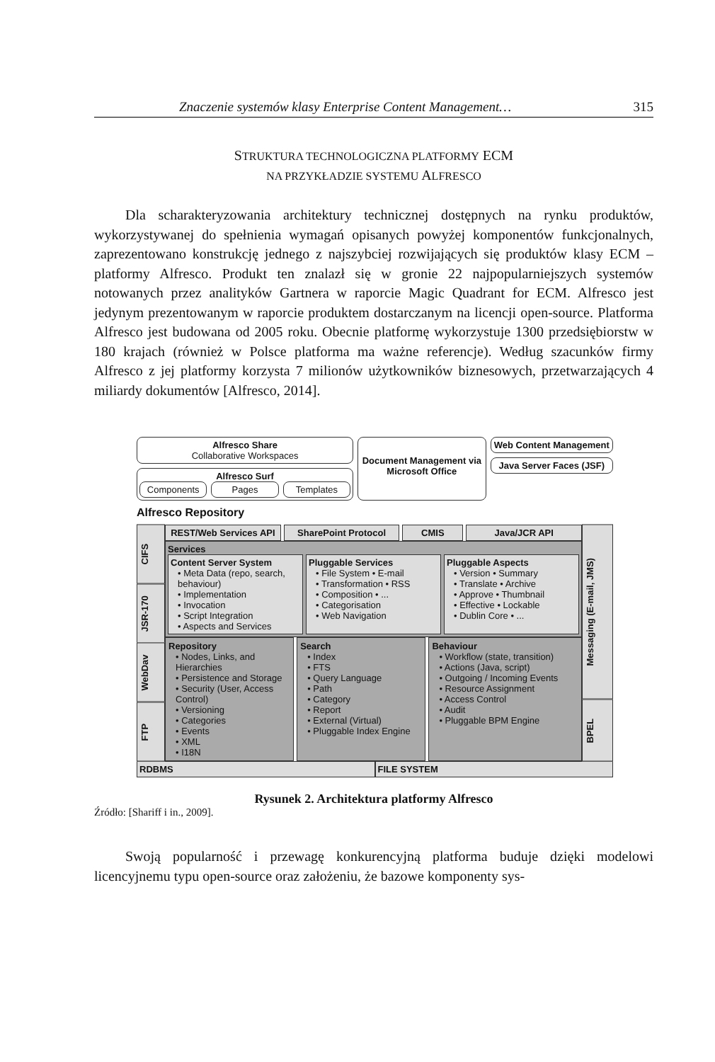Znaczenie systemów klasy Enterprise Content Management… 315
STRUKTURA TECHNOLOGICZNA PLATFORMY ECM
NA PRZYKŁADZIE SYSTEMU ALFRESCO
Dla scharakteryzowania architektury technicznej dostępnych na rynku produktów, wykorzystywanej do spełnienia wymagań opisanych powyżej komponentów funkcjonalnych, zaprezentowano konstrukcję jednego z najszybciej rozwijających się produktów klasy ECM – platformy Alfresco. Produkt ten znalazł się w gronie 22 najpopularniejszych systemów notowanych przez analityków Gartnera w raporcie Magic Quadrant for ECM. Alfresco jest jedynym prezentowanym w raporcie produktem dostarczanym na licencji open-source. Platforma Alfresco jest budowana od 2005 roku. Obecnie platformę wykorzystuje 1300 przedsiębiorstw w 180 krajach (również w Polsce platforma ma ważne referencje). Według szacunków firmy Alfresco z jej platformy korzysta 7 milionów użytkowników biznesowych, przetwarzających 4 miliardy dokumentów [Alfresco, 2014].
Alfresco Share
Collaborative Workspaces
Alfresco Surf
Components Pages Templates
Document Management via Microsoft Office
Web Content Management
Java Server Faces (JSF)
Alfresco Repository
CIFS
JSR-170
WebDav
FTP
REST/Web Services API SharePoint Protocol CMIS Java/JCR API
Services
Content Server System
• Meta Data (repo, search, behaviour)
• Implementation
• Invocation
• Script Integration
• Aspects and Services
Pluggable Services
• File System • E-mail
• Transformation • RSS
• Composition • ...
• Categorisation
• Web Navigation
Pluggable Aspects
• Version • Summary
• Translate • Archive
• Approve • Thumbnail
• Effective • Lockable
• Dublin Core • ...
Repository
• Nodes, Links, and Hierarchies
• Persistence and Storage
• Security (User, Access Control)
• Versioning
• Categories
• Events
• XML
• I18N
Search
• Index
• FTS
• Query Language
• Path
• Category
• Report
• External (Virtual)
• Pluggable Index Engine
Behaviour
• Workflow (state, transition)
• Actions (Java, script)
• Outgoing / Incoming Events
• Resource Assignment
• Access Control
• Audit
• Pluggable BPM Engine
Messaging (E-mail, JMS)
BPEL
RDBMS FILE SYSTEM
Rysunek 2. Architektura platformy Alfresco
Źródło: [Shariff i in., 2009].
Swoją popularność i przewagę konkurencyjną platforma buduje dzięki modelowi licencyjnemu typu open-source oraz założeniu, że bazowe komponenty sys-